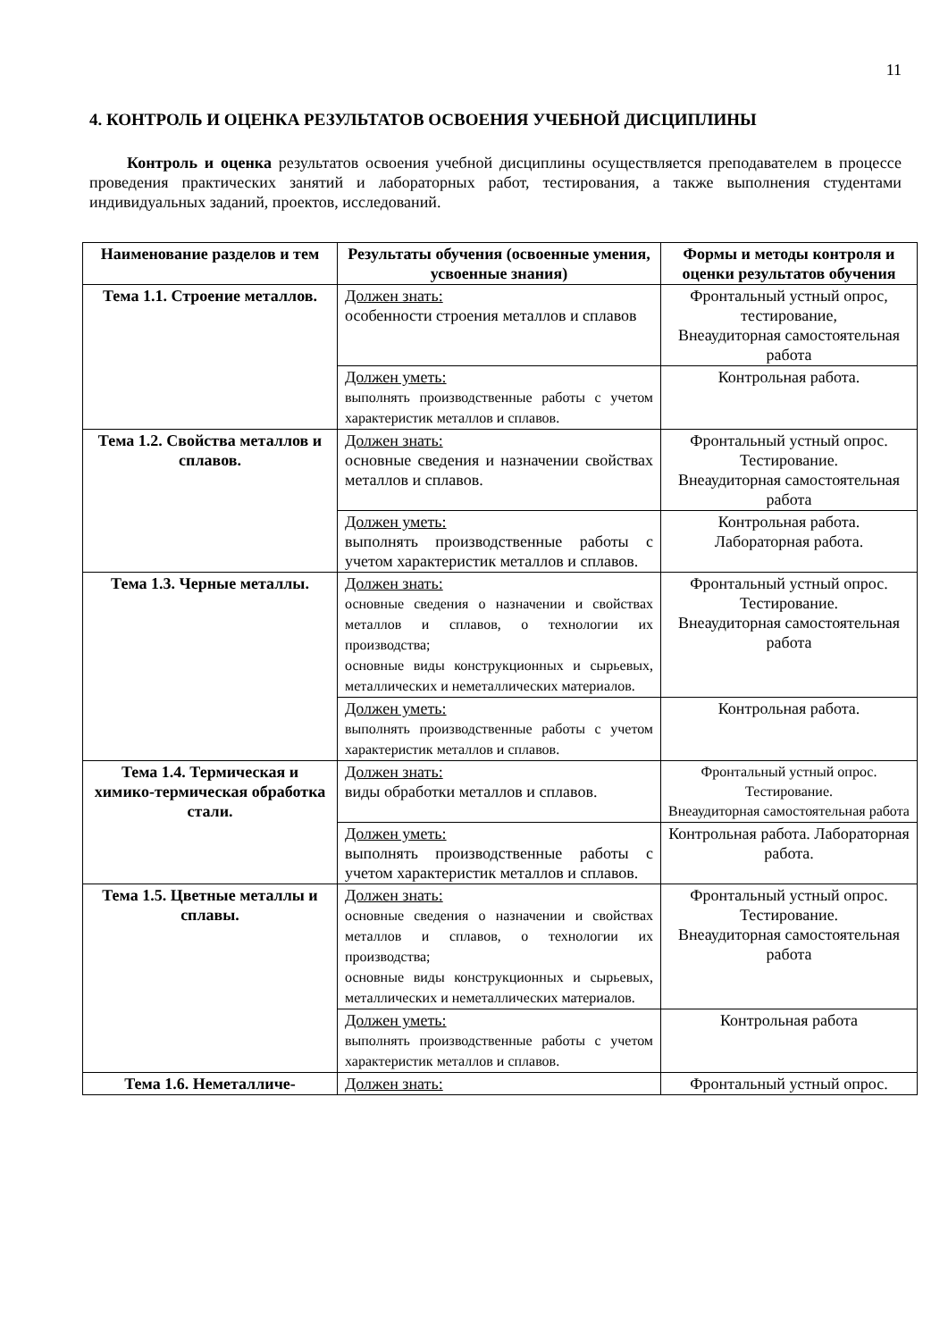11
4. КОНТРОЛЬ И ОЦЕНКА РЕЗУЛЬТАТОВ ОСВОЕНИЯ УЧЕБНОЙ ДИСЦИПЛИНЫ
Контроль и оценка результатов освоения учебной дисциплины осуществляется преподавателем в процессе проведения практических занятий и лабораторных работ, тестирования, а также выполнения студентами индивидуальных заданий, проектов, исследований.
| Наименование разделов и тем | Результаты обучения (освоенные умения, усвоенные знания) | Формы и методы контроля и оценки результатов обучения |
| --- | --- | --- |
| Тема 1.1. Строение металлов. | Должен знать: особенности строения металлов и сплавов | Фронтальный устный опрос, тестирование, Внеаудиторная самостоятельная работа |
| | Должен уметь: выполнять производственные работы с учетом характеристик металлов и сплавов. | Контрольная работа. |
| Тема 1.2. Свойства металлов и сплавов. | Должен знать: основные сведения и назначении свойствах металлов и сплавов. | Фронтальный устный опрос. Тестирование. Внеаудиторная самостоятельная работа |
| | Должен уметь: выполнять производственные работы с учетом характеристик металлов и сплавов. | Контрольная работа. Лабораторная работа. |
| Тема 1.3. Черные металлы. | Должен знать: основные сведения о назначении и свойствах металлов и сплавов, о технологии их производства; основные виды конструкционных и сырьевых, металлических и неметаллических материалов. | Фронтальный устный опрос. Тестирование. Внеаудиторная самостоятельная работа |
| | Должен уметь: выполнять производственные работы с учетом характеристик металлов и сплавов. | Контрольная работа. |
| Тема 1.4. Термическая и химико-термическая обработка стали. | Должен знать: виды обработки металлов и сплавов. | Фронтальный устный опрос. Тестирование. Внеаудиторная самостоятельная работа |
| | Должен уметь: выполнять производственные работы с учетом характеристик металлов и сплавов. | Контрольная работа. Лабораторная работа. |
| Тема 1.5. Цветные металлы и сплавы. | Должен знать: основные сведения о назначении и свойствах металлов и сплавов, о технологии их производства; основные виды конструкционных и сырьевых, металлических и неметаллических материалов. | Фронтальный устный опрос. Тестирование. Внеаудиторная самостоятельная работа |
| | Должен уметь: выполнять производственные работы с учетом характеристик металлов и сплавов. | Контрольная работа |
| Тема 1.6. Неметалличе- | Должен знать: | Фронтальный устный опрос. |